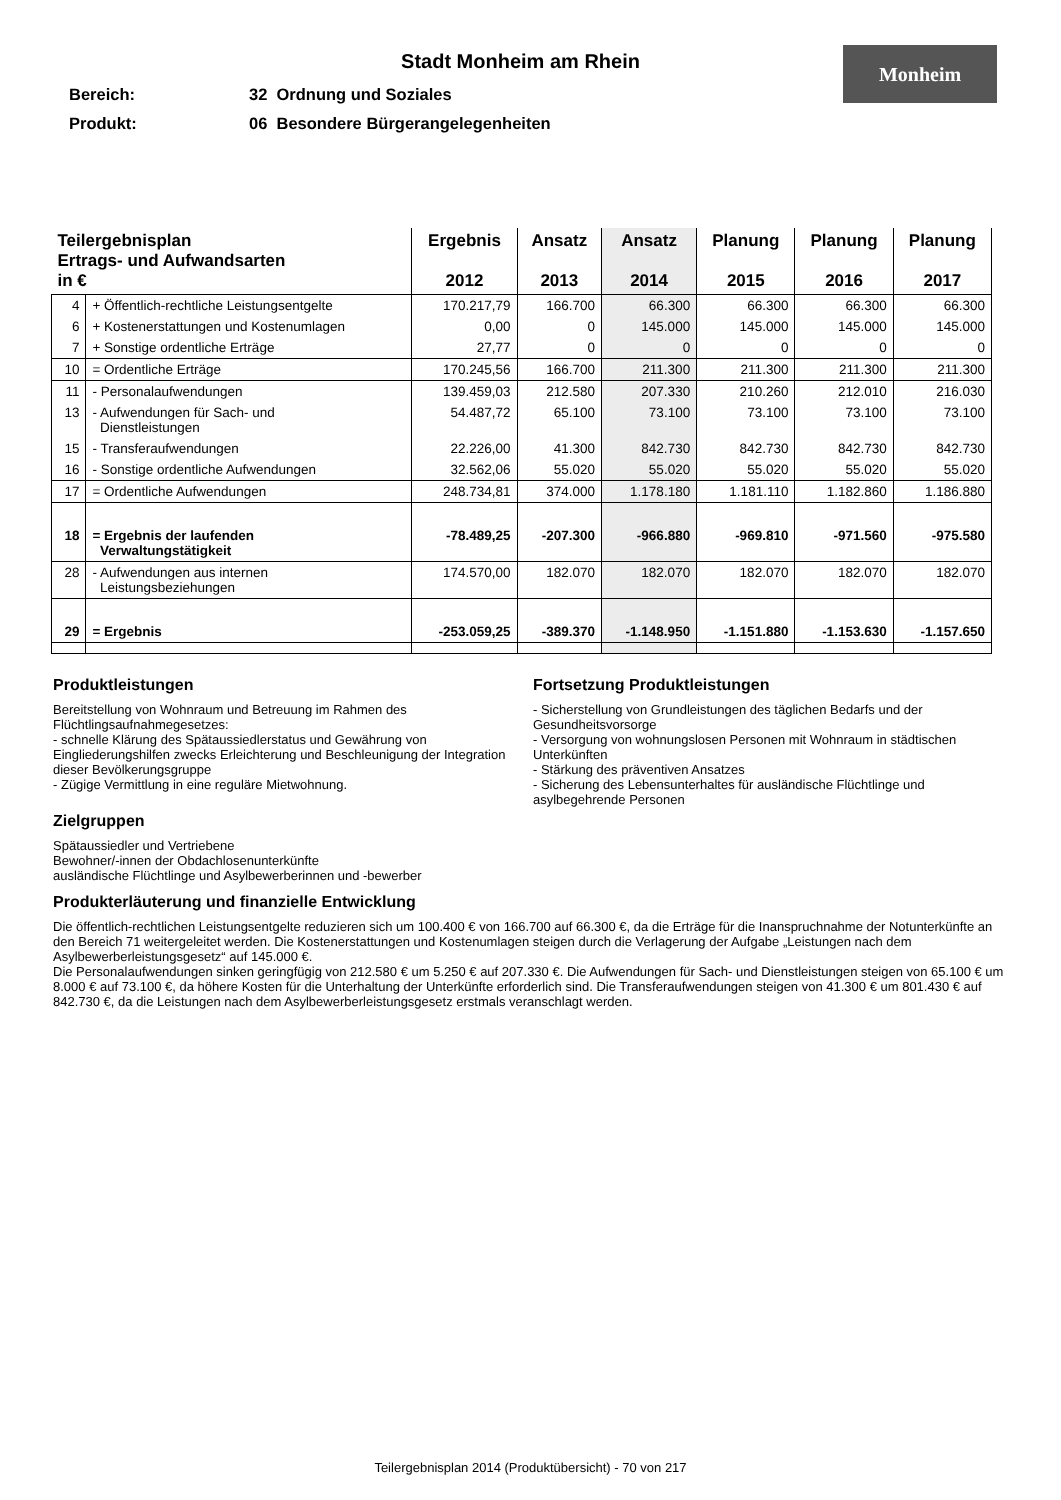Stadt Monheim am Rhein
Monheim
Bereich: 32 Ordnung und Soziales
Produkt: 06 Besondere Bürgerangelegenheiten
| Teilergebnisplan Ertrags- und Aufwandsarten in € | | Ergebnis 2012 | Ansatz 2013 | Ansatz 2014 | Planung 2015 | Planung 2016 | Planung 2017 |
| --- | --- | --- | --- | --- | --- | --- | --- |
| 4 | + Öffentlich-rechtliche Leistungsentgelte | 170.217,79 | 166.700 | 66.300 | 66.300 | 66.300 | 66.300 |
| 6 | + Kostenerstattungen und Kostenumlagen | 0,00 | 0 | 145.000 | 145.000 | 145.000 | 145.000 |
| 7 | + Sonstige ordentliche Erträge | 27,77 | 0 | 0 | 0 | 0 | 0 |
| 10 | = Ordentliche Erträge | 170.245,56 | 166.700 | 211.300 | 211.300 | 211.300 | 211.300 |
| 11 | - Personalaufwendungen | 139.459,03 | 212.580 | 207.330 | 210.260 | 212.010 | 216.030 |
| 13 | - Aufwendungen für Sach- und Dienstleistungen | 54.487,72 | 65.100 | 73.100 | 73.100 | 73.100 | 73.100 |
| 15 | - Transferaufwendungen | 22.226,00 | 41.300 | 842.730 | 842.730 | 842.730 | 842.730 |
| 16 | - Sonstige ordentliche Aufwendungen | 32.562,06 | 55.020 | 55.020 | 55.020 | 55.020 | 55.020 |
| 17 | = Ordentliche Aufwendungen | 248.734,81 | 374.000 | 1.178.180 | 1.181.110 | 1.182.860 | 1.186.880 |
| 18 | = Ergebnis der laufenden Verwaltungstätigkeit | -78.489,25 | -207.300 | -966.880 | -969.810 | -971.560 | -975.580 |
| 28 | - Aufwendungen aus internen Leistungsbeziehungen | 174.570,00 | 182.070 | 182.070 | 182.070 | 182.070 | 182.070 |
| 29 | = Ergebnis | -253.059,25 | -389.370 | -1.148.950 | -1.151.880 | -1.153.630 | -1.157.650 |
Produktleistungen
Bereitstellung von Wohnraum und Betreuung im Rahmen des Flüchtlingsaufnahmegesetzes:
- schnelle Klärung des Spätaussiedlerstatus und Gewährung von Eingliederungshilfen zwecks Erleichterung und Beschleunigung der Integration dieser Bevölkerungsgruppe
- Zügige Vermittlung in eine reguläre Mietwohnung.
Zielgruppen
Spätaussiedler und Vertriebene
Bewohner/-innen der Obdachlosenunterkünfte
ausländische Flüchtlinge und Asylbewerberinnen und -bewerber
Fortsetzung Produktleistungen
- Sicherstellung von Grundleistungen des täglichen Bedarfs und der Gesundheitsvorsorge
- Versorgung von wohnungslosen Personen mit Wohnraum in städtischen Unterkünften
- Stärkung des präventiven Ansatzes
- Sicherung des Lebensunterhaltes für ausländische Flüchtlinge und asylbegehrende Personen
Produkterläuterung und finanzielle Entwicklung
Die öffentlich-rechtlichen Leistungsentgelte reduzieren sich um 100.400 € von 166.700 auf 66.300 €, da die Erträge für die Inanspruchnahme der Notunterkünfte an den Bereich 71 weitergeleitet werden. Die Kostenerstattungen und Kostenumlagen steigen durch die Verlagerung der Aufgabe „Leistungen nach dem Asylbewerberleistungsgesetz“ auf 145.000 €.
Die Personalaufwendungen sinken geringfügig von 212.580 € um 5.250 € auf 207.330 €. Die Aufwendungen für Sach- und Dienstleistungen steigen von 65.100 € um 8.000 € auf 73.100 €, da höhere Kosten für die Unterhaltung der Unterkünfte erforderlich sind. Die Transferaufwendungen steigen von 41.300 € um 801.430 € auf 842.730 €, da die Leistungen nach dem Asylbewerberleistungsgesetz erstmals veranschlagt werden.
Teilergebnisplan 2014 (Produktübersicht) - 70 von 217